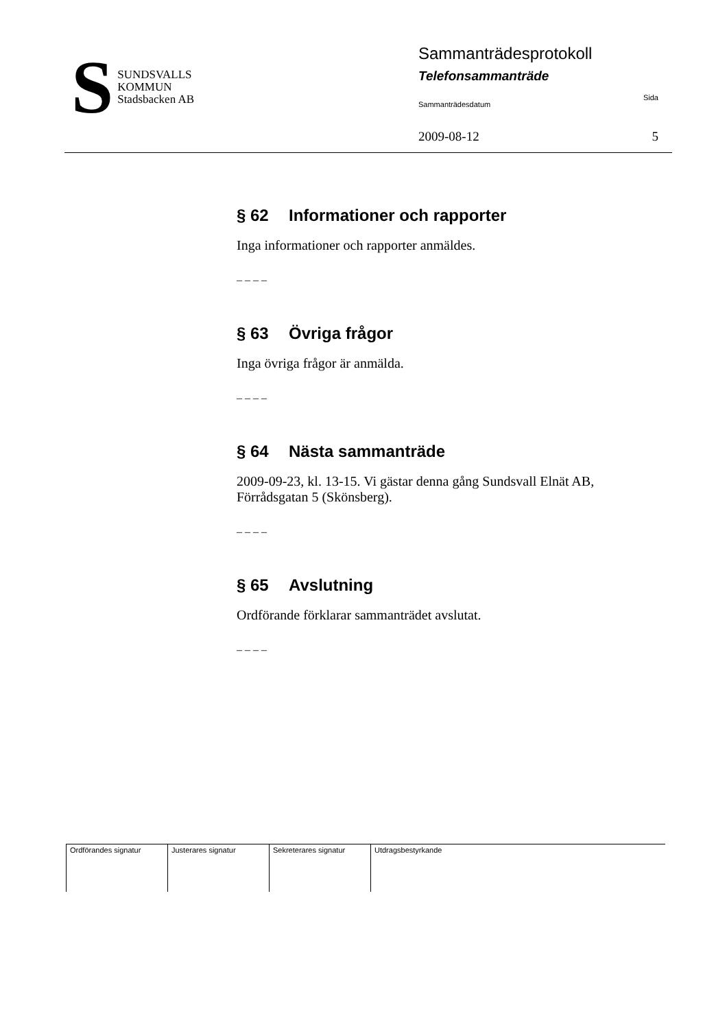S
SUNDSVALLS
KOMMUN
Stadsbacken AB
Sammanträdesprotokoll
Telefonsammanträde
Sammanträdesdatum Sida
2009-08-12 5
§ 62 Informationer och rapporter
Inga informationer och rapporter anmäldes.
– – – –
§ 63 Övriga frågor
Inga övriga frågor är anmälda.
– – – –
§ 64 Nästa sammanträde
2009-09-23, kl. 13-15. Vi gästar denna gång Sundsvall Elnät AB, Förrådsgatan 5 (Skönsberg).
– – – –
§ 65 Avslutning
Ordförande förklarar sammanträdet avslutat.
– – – –
| Ordförandes signatur | Justerares signatur | Sekreterares signatur | Utdragsbestyrkande |